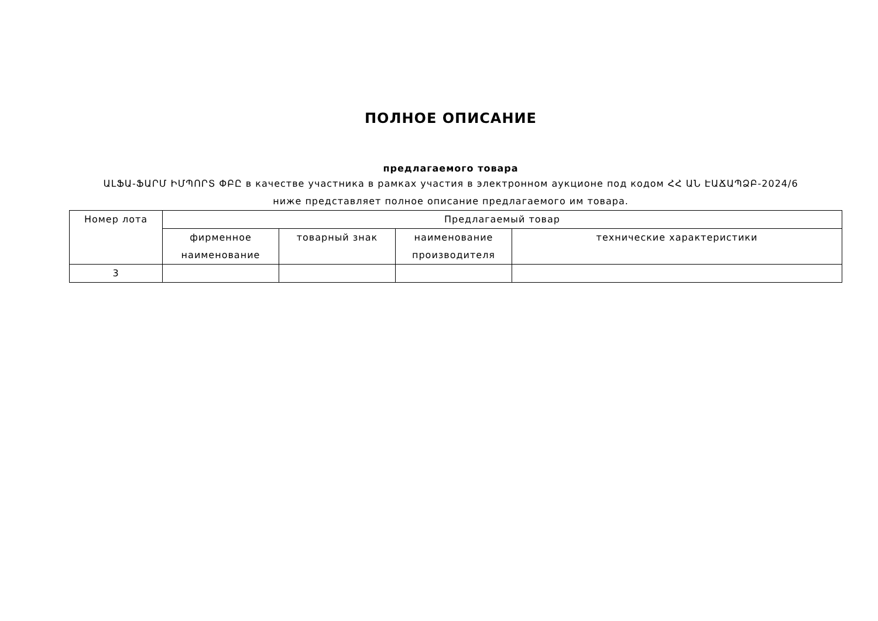ПОЛНОЕ ОПИСАНИЕ
предлагаемого товара
ԱԼՖԱ-ՖԱՐՄ ԻՄՊՈՐՏ ՓԲԸ в качестве участника в рамках участия в электронном аукционе под кодом ՀՀ ԱՆ ԷԱՃԱՊՁԲ-2024/6
ниже представляет полное описание предлагаемого им товара.
| Номер лота | Предлагаемый товар | | | |
| --- | --- | --- | --- | --- |
| | фирменное наименование | товарный знак | наименование производителя | технические характеристики |
| 3 | | | | |